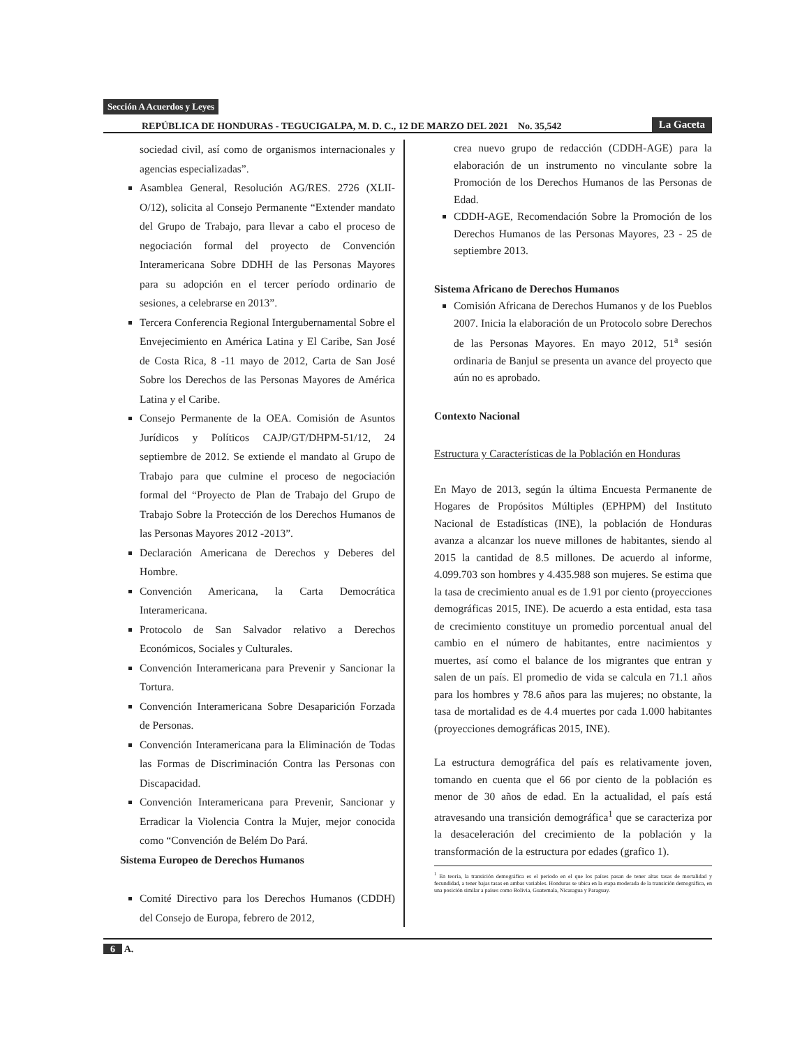Sección A Acuerdos y Leyes
REPÚBLICA DE HONDURAS - TEGUCIGALPA, M. D. C., 12 DE MARZO DEL 2021 No. 35,542 La Gaceta
sociedad civil, así como de organismos internacionales y agencias especializadas”.
Asamblea General, Resolución AG/RES. 2726 (XLII-O/12), solicita al Consejo Permanente “Extender mandato del Grupo de Trabajo, para llevar a cabo el proceso de negociación formal del proyecto de Convención Interamericana Sobre DDHH de las Personas Mayores para su adopción en el tercer período ordinario de sesiones, a celebrarse en 2013”.
Tercera Conferencia Regional Intergubernamental Sobre el Envejecimiento en América Latina y El Caribe, San José de Costa Rica, 8 -11 mayo de 2012, Carta de San José Sobre los Derechos de las Personas Mayores de América Latina y el Caribe.
Consejo Permanente de la OEA. Comisión de Asuntos Jurídicos y Políticos CAJP/GT/DHPM-51/12, 24 septiembre de 2012. Se extiende el mandato al Grupo de Trabajo para que culmine el proceso de negociación formal del “Proyecto de Plan de Trabajo del Grupo de Trabajo Sobre la Protección de los Derechos Humanos de las Personas Mayores 2012 -2013”.
Declaración Americana de Derechos y Deberes del Hombre.
Convención Americana, la Carta Democrática Interamericana.
Protocolo de San Salvador relativo a Derechos Económicos, Sociales y Culturales.
Convención Interamericana para Prevenir y Sancionar la Tortura.
Convención Interamericana Sobre Desaparición Forzada de Personas.
Convención Interamericana para la Eliminación de Todas las Formas de Discriminación Contra las Personas con Discapacidad.
Convención Interamericana para Prevenir, Sancionar y Erradicar la Violencia Contra la Mujer, mejor conocida como “Convención de Belém Do Pará.
Sistema Europeo de Derechos Humanos
Comité Directivo para los Derechos Humanos (CDDH) del Consejo de Europa, febrero de 2012,
crea nuevo grupo de redacción (CDDH-AGE) para la elaboración de un instrumento no vinculante sobre la Promoción de los Derechos Humanos de las Personas de Edad.
CDDH-AGE, Recomendación Sobre la Promoción de los Derechos Humanos de las Personas Mayores, 23 - 25 de septiembre 2013.
Sistema Africano de Derechos Humanos
Comisión Africana de Derechos Humanos y de los Pueblos 2007. Inicia la elaboración de un Protocolo sobre Derechos de las Personas Mayores. En mayo 2012, 51<sup>a</sup> sesión ordinaria de Banjul se presenta un avance del proyecto que aún no es aprobado.
Contexto Nacional
Estructura y Características de la Población en Honduras
En Mayo de 2013, según la última Encuesta Permanente de Hogares de Propósitos Múltiples (EPHPM) del Instituto Nacional de Estadísticas (INE), la población de Honduras avanza a alcanzar los nueve millones de habitantes, siendo al 2015 la cantidad de 8.5 millones. De acuerdo al informe, 4.099.703 son hombres y 4.435.988 son mujeres. Se estima que la tasa de crecimiento anual es de 1.91 por ciento (proyecciones demográficas 2015, INE). De acuerdo a esta entidad, esta tasa de crecimiento constituye un promedio porcentual anual del cambio en el número de habitantes, entre nacimientos y muertes, así como el balance de los migrantes que entran y salen de un país. El promedio de vida se calcula en 71.1 años para los hombres y 78.6 años para las mujeres; no obstante, la tasa de mortalidad es de 4.4 muertes por cada 1.000 habitantes (proyecciones demográficas 2015, INE).
La estructura demográfica del país es relativamente joven, tomando en cuenta que el 66 por ciento de la población es menor de 30 años de edad. En la actualidad, el país está atravesando una transición demográfica<sup>1</sup> que se caracteriza por la desaceleración del crecimiento de la población y la transformación de la estructura por edades (grafico 1).
<sup>1</sup> En teoría, la transición demográfica es el periodo en el que los países pasan de tener altas tasas de mortalidad y fecundidad, a tener bajas tasas en ambas variables. Honduras se ubica en la etapa moderada de la transición demográfica, en una posición similar a países como Bolivia, Guatemala, Nicaragua y Paraguay.
6 A.